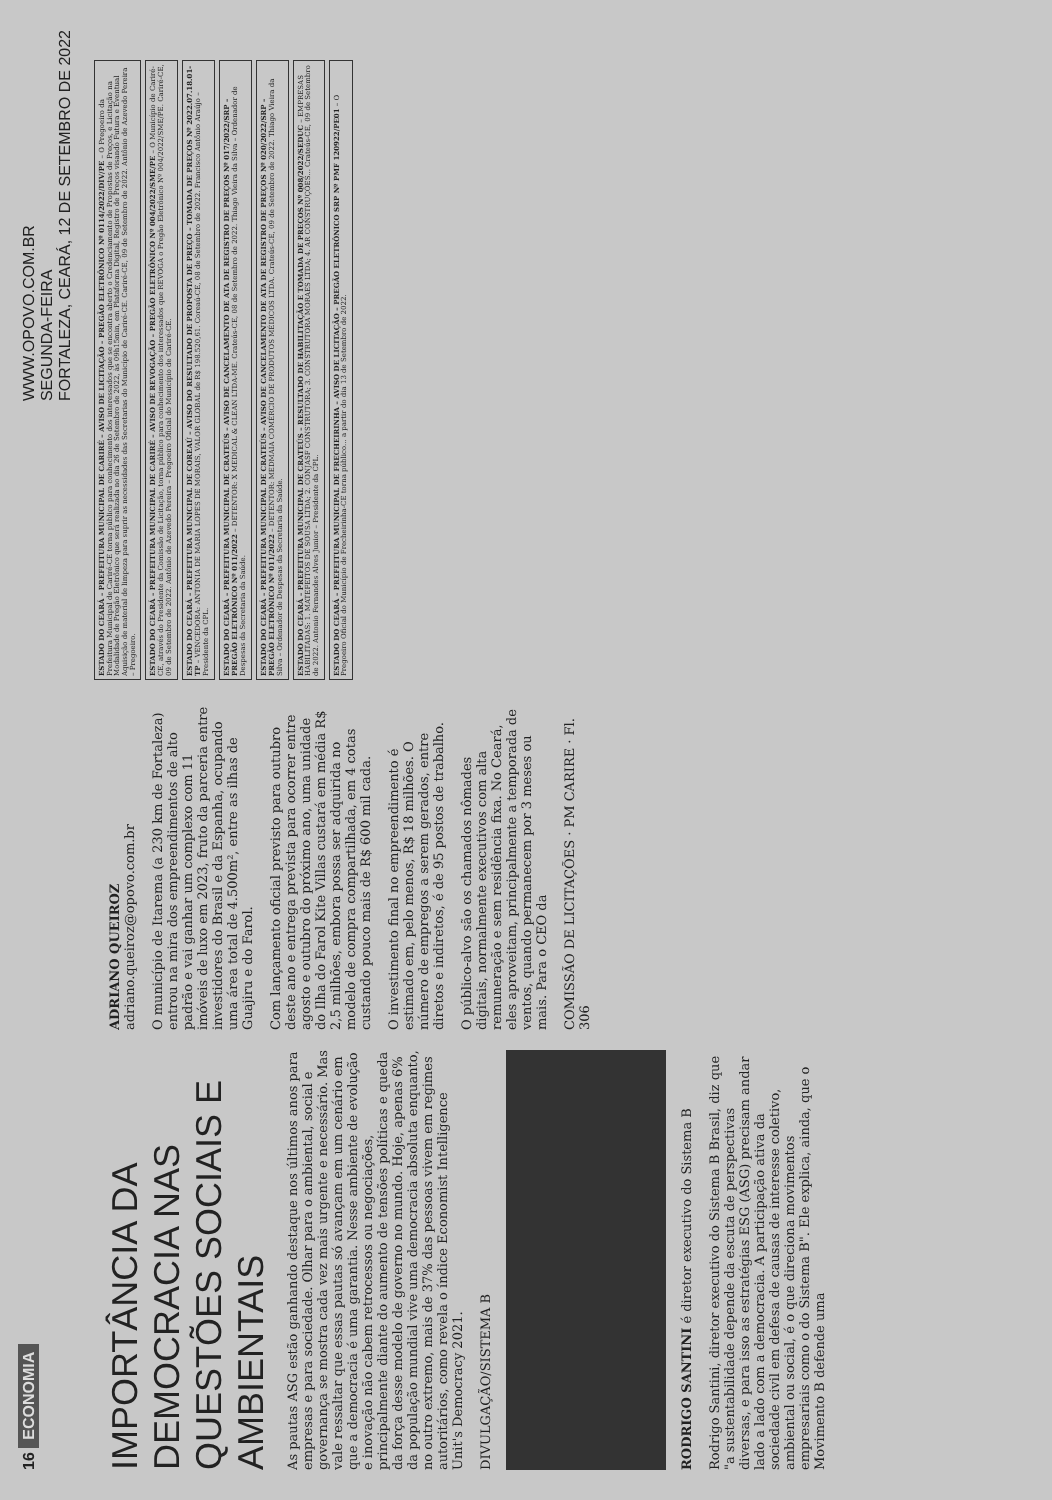16 ECONOMIA
WWW.OPOVO.COM.BR
SEGUNDA-FEIRA
FORTALEZA, CEARÁ, 12 DE SETEMBRO DE 2022
IMPORTÂNCIA DA DEMOCRACIA NAS QUESTÕES SOCIAIS E AMBIENTAIS
As pautas ASG estão ganhando destaque nos últimos anos para empresas e para sociedade. Olhar para o ambiental, social e governança se mostra cada vez mais urgente e necessário. Mas vale ressaltar que essas pautas só avançam em um cenário em que a democracia é uma garantia. Nesse ambiente de evolução e inovação não cabem retrocessos ou negociações, principalmente diante do aumento de tensões políticas e queda da força desse modelo de governo no mundo. Hoje, apenas 6% da população mundial vive uma democracia absoluta enquanto, no outro extremo, mais de 37% das pessoas vivem em regimes autoritários, como revela o índice Economist Intelligence Unit's Democracy 2021.
DIVULGAÇÃO/SISTEMA B
RODRIGO SANTINI é diretor executivo do Sistema B
Rodrigo Santini, diretor executivo do Sistema B Brasil, diz que "a sustentabilidade depende da escuta de perspectivas diversas, e para isso as estratégias ESG (ASG) precisam andar lado a lado com a democracia. A participação ativa da sociedade civil em defesa de causas de interesse coletivo, ambiental ou social, é o que direciona movimentos empresariais como o do Sistema B". Ele explica, ainda, que o Movimento B defende uma
ADRIANO QUEIROZ
adriano.queiroz@opovo.com.br
O município de Itarema (a 230 km de Fortaleza) entrou na mira dos empreendimentos de alto padrão e vai ganhar um complexo com 11 imóveis de luxo em 2023, fruto da parceria entre investidores do Brasil e da Espanha, ocupando uma área total de 4.500m², entre as ilhas de Guajiru e do Farol.
Com lançamento oficial previsto para outubro deste ano e entrega prevista para ocorrer entre agosto e outubro do próximo ano, uma unidade do Ilha do Farol Kite Villas custará em média R$ 2,5 milhões, embora possa ser adquirida no modelo de compra compartilhada, em 4 cotas custando pouco mais de R$ 600 mil cada.
O investimento final no empreendimento é estimado em, pelo menos, R$ 18 milhões. O número de empregos a serem gerados, entre diretos e indiretos, é de 95 postos de trabalho.
O público-alvo são os chamados nômades digitais, normalmente executivos com alta remuneração e sem residência fixa. No Ceará, eles aproveitam, principalmente a temporada de ventos, quando permanecem por 3 meses ou mais. Para o CEO da
COMISSÃO DE LICITAÇÕES · PM CARIRE · Fl. 306
ESTADO DO CEARÁ – PREFEITURA MUNICIPAL DE CARIRÉ – AVISO DE LICITAÇÃO – PREGÃO ELETRÔNICO Nº 0114/2022/DIV/PE – O Pregoeiro da Prefeitura Municipal de Cariré-CE torna público para conhecimento dos interessados que se encontra aberto o Credenciamento de Propostas de Preços, e Licitação na Modalidade de Pregão Eletrônico que será realizada no dia 26 de Setembro de 2022, às 09h15min, em Plataforma Digital, Registro de Preços visando Futura e Eventual Aquisição de material de limpeza para suprir as necessidades das Secretarias do Município de Cariré-CE. Cariré-CE, 09 de Setembro de 2022. Antônio de Azevedo Pereira – Pregoeiro.
ESTADO DO CEARÁ – PREFEITURA MUNICIPAL DE CARIRÉ – AVISO DE REVOGAÇÃO – PREGÃO ELETRÔNICO Nº 004/2022/SME/PE – O Município de Cariré-CE, através do Presidente da Comissão de Licitação, torna público para conhecimento dos interessados que REVOGA o Pregão Eletrônico Nº 004/2022/SME/PE. Cariré-CE, 09 de Setembro de 2022. Antônio de Azevedo Pereira – Pregoeiro Oficial do Município de Cariré-CE.
ESTADO DO CEARÁ – PREFEITURA MUNICIPAL DE COREAÚ – AVISO DO RESULTADO DE PROPOSTA DE PREÇO – TOMADA DE PREÇOS Nº 2022.07.18.01-TP – VENCEDORA: ANTONIA DE MARIA LOPES DE MORAIS, VALOR GLOBAL de R$ 198.520,61. Coreaú-CE, 08 de Setembro de 2022. Francisco Antônio Araújo – Presidente da CPL.
ESTADO DO CEARÁ – PREFEITURA MUNICIPAL DE CRATEÚS – AVISO DE CANCELAMENTO DE ATA DE REGISTRO DE PREÇOS Nº 017/2022/SRP – PREGÃO ELETRÔNICO Nº 011/2022 – DETENTOR: X MEDICAL & CLEAN LTDA-ME. Crateús-CE, 08 de Setembro de 2022. Thiago Vieira da Silva – Ordenador de Despesas da Secretaria da Saúde.
ESTADO DO CEARÁ – PREFEITURA MUNICIPAL DE CRATEÚS – AVISO DE CANCELAMENTO DE ATA DE REGISTRO DE PREÇOS Nº 020/2022/SRP – PREGÃO ELETRÔNICO Nº 011/2022 – DETENTOR: MEDMAIA COMÉRCIO DE PRODUTOS MÉDICOS LTDA. Crateús-CE, 09 de Setembro de 2022. Thiago Vieira da Silva – Ordenador de Despesas da Secretaria da Saúde.
ESTADO DO CEARÁ – PREFEITURA MUNICIPAL DE CRATEÚS – RESULTADO DE HABILITAÇÃO E TOMADA DE PREÇOS Nº 008/2022/SEDUC – EMPRESAS HABILITADAS: 1. MATEFEITOS DE SOUSA LTDA; 2. CONJASF CONSTRUTORA; 3. CONSTRUTORA MORAES LTDA; 4. AR CONSTRUÇÕES... Crateús-CE, 09 de Setembro de 2022. Antonio Fernandes Alves Junior – Presidente da CPL.
ESTADO DO CEARÁ – PREFEITURA MUNICIPAL DE FRECHEIRINHA – AVISO DE LICITAÇÃO – PREGÃO ELETRÔNICO SRP Nº PMF 120922/PE01 – O Pregoeiro Oficial do Município de Frecheirinha-CE torna público... a partir do dia 13 de Setembro de 2022.